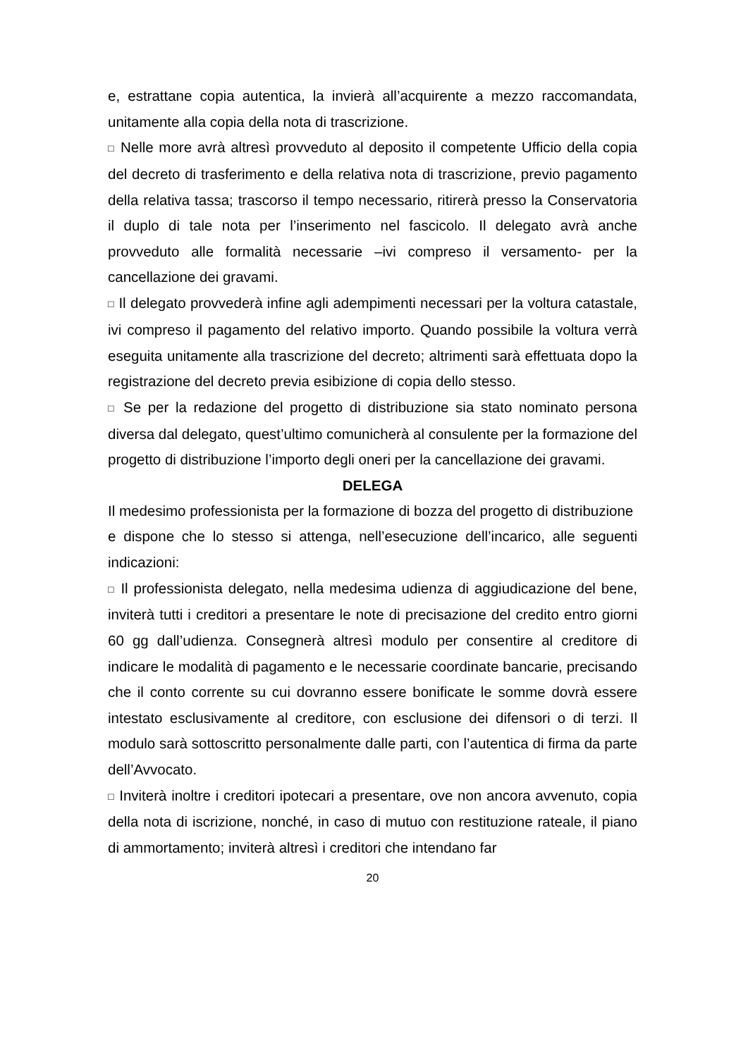e, estrattane copia autentica, la invierà all’acquirente a mezzo raccomandata, unitamente alla copia della nota di trascrizione.
□ Nelle more avrà altresì provveduto al deposito il competente Ufficio della copia del decreto di trasferimento e della relativa nota di trascrizione, previo pagamento della relativa tassa; trascorso il tempo necessario, ritirerà presso la Conservatoria il duplo di tale nota per l’inserimento nel fascicolo. Il delegato avrà anche provveduto alle formalità necessarie –ivi compreso il versamento- per la cancellazione dei gravami.
□ Il delegato provvederà infine agli adempimenti necessari per la voltura catastale, ivi compreso il pagamento del relativo importo. Quando possibile la voltura verrà eseguita unitamente alla trascrizione del decreto; altrimenti sarà effettuata dopo la registrazione del decreto previa esibizione di copia dello stesso.
□ Se per la redazione del progetto di distribuzione sia stato nominato persona diversa dal delegato, quest’ultimo comunicherà al consulente per la formazione del progetto di distribuzione l’importo degli oneri per la cancellazione dei gravami.
DELEGA
Il medesimo professionista per la formazione di bozza del progetto di distribuzione
e dispone che lo stesso si attenga, nell’esecuzione dell’incarico, alle seguenti indicazioni:
□ Il professionista delegato, nella medesima udienza di aggiudicazione del bene, inviterà tutti i creditori a presentare le note di precisazione del credito entro giorni 60 gg dall’udienza. Consegnerà altresì modulo per consentire al creditore di indicare le modalità di pagamento e le necessarie coordinate bancarie, precisando che il conto corrente su cui dovranno essere bonificate le somme dovrà essere intestato esclusivamente al creditore, con esclusione dei difensori o di terzi. Il modulo sarà sottoscritto personalmente dalle parti, con l’autentica di firma da parte dell’Avvocato.
□ Inviterà inoltre i creditori ipotecari a presentare, ove non ancora avvenuto, copia della nota di iscrizione, nonché, in caso di mutuo con restituzione rateale, il piano di ammortamento; inviterà altresì i creditori che intendano far
20